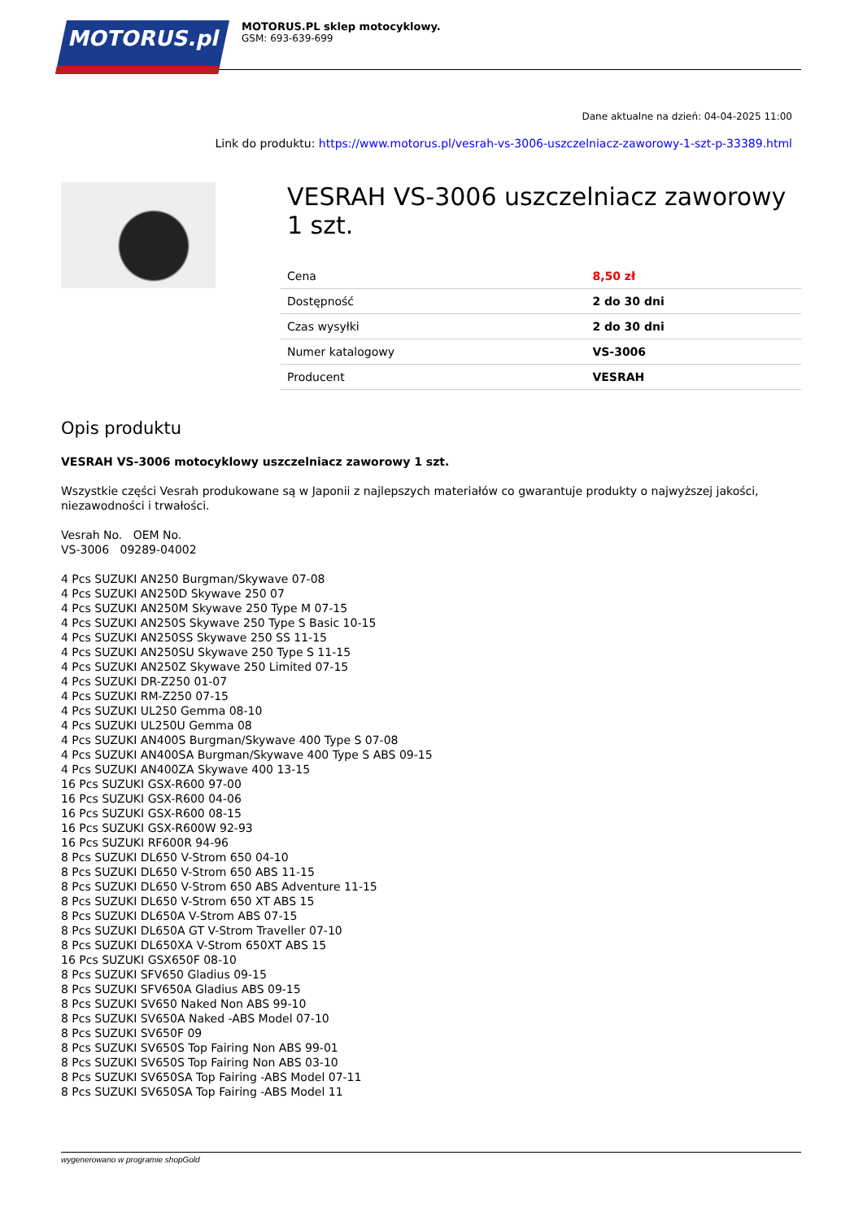MOTORUS.pl
MOTORUS.PL sklep motocyklowy.
GSM: 693-639-699
Dane aktualne na dzień: 04-04-2025 11:00
Link do produktu: https://www.motorus.pl/vesrah-vs-3006-uszczelniacz-zaworowy-1-szt-p-33389.html
VESRAH VS-3006 uszczelniacz zaworowy 1 szt.
| Cena | 8,50 zł |
| Dostępność | 2 do 30 dni |
| Czas wysyłki | 2 do 30 dni |
| Numer katalogowy | VS-3006 |
| Producent | VESRAH |
Opis produktu
VESRAH VS-3006 motocyklowy uszczelniacz zaworowy 1 szt.
Wszystkie części Vesrah produkowane są w Japonii z najlepszych materiałów co gwarantuje produkty o najwyższej jakości, niezawodności i trwałości.
Vesrah No. OEM No.
VS-3006 09289-04002
4 Pcs SUZUKI AN250 Burgman/Skywave 07-08
4 Pcs SUZUKI AN250D Skywave 250 07
4 Pcs SUZUKI AN250M Skywave 250 Type M 07-15
4 Pcs SUZUKI AN250S Skywave 250 Type S Basic 10-15
4 Pcs SUZUKI AN250SS Skywave 250 SS 11-15
4 Pcs SUZUKI AN250SU Skywave 250 Type S 11-15
4 Pcs SUZUKI AN250Z Skywave 250 Limited 07-15
4 Pcs SUZUKI DR-Z250 01-07
4 Pcs SUZUKI RM-Z250 07-15
4 Pcs SUZUKI UL250 Gemma 08-10
4 Pcs SUZUKI UL250U Gemma 08
4 Pcs SUZUKI AN400S Burgman/Skywave 400 Type S 07-08
4 Pcs SUZUKI AN400SA Burgman/Skywave 400 Type S ABS 09-15
4 Pcs SUZUKI AN400ZA Skywave 400 13-15
16 Pcs SUZUKI GSX-R600 97-00
16 Pcs SUZUKI GSX-R600 04-06
16 Pcs SUZUKI GSX-R600 08-15
16 Pcs SUZUKI GSX-R600W 92-93
16 Pcs SUZUKI RF600R 94-96
8 Pcs SUZUKI DL650 V-Strom 650 04-10
8 Pcs SUZUKI DL650 V-Strom 650 ABS 11-15
8 Pcs SUZUKI DL650 V-Strom 650 ABS Adventure 11-15
8 Pcs SUZUKI DL650 V-Strom 650 XT ABS 15
8 Pcs SUZUKI DL650A V-Strom ABS 07-15
8 Pcs SUZUKI DL650A GT V-Strom Traveller 07-10
8 Pcs SUZUKI DL650XA V-Strom 650XT ABS 15
16 Pcs SUZUKI GSX650F 08-10
8 Pcs SUZUKI SFV650 Gladius 09-15
8 Pcs SUZUKI SFV650A Gladius ABS 09-15
8 Pcs SUZUKI SV650 Naked Non ABS 99-10
8 Pcs SUZUKI SV650A Naked -ABS Model 07-10
8 Pcs SUZUKI SV650F 09
8 Pcs SUZUKI SV650S Top Fairing Non ABS 99-01
8 Pcs SUZUKI SV650S Top Fairing Non ABS 03-10
8 Pcs SUZUKI SV650SA Top Fairing -ABS Model 07-11
8 Pcs SUZUKI SV650SA Top Fairing -ABS Model 11
wygenerowano w programie shopGold